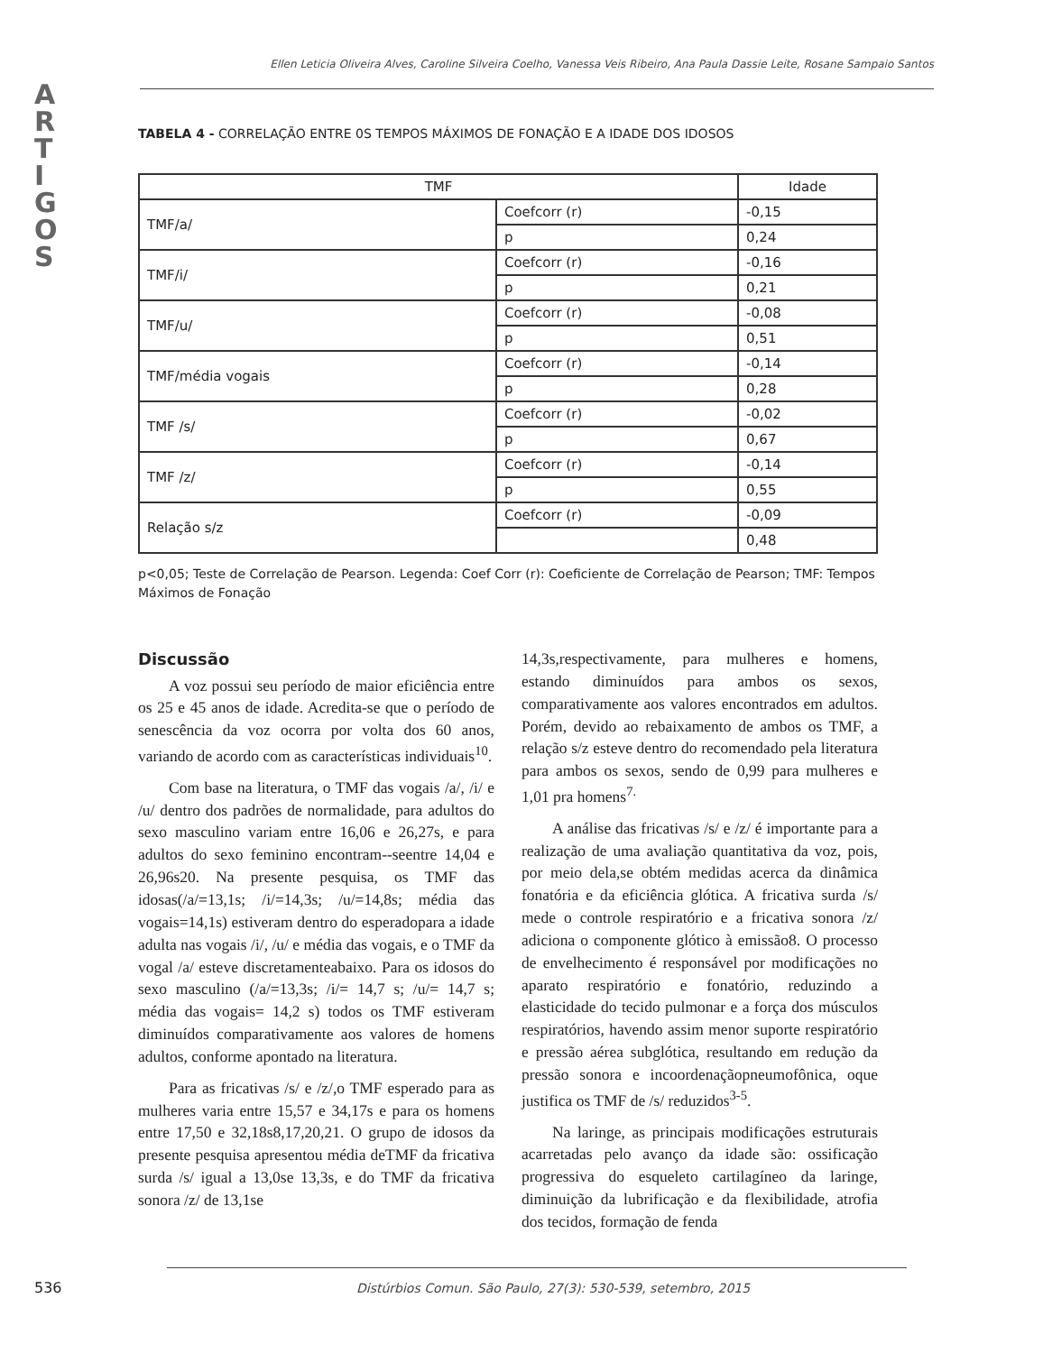A
R
T
I
G
O
S
Ellen Leticia Oliveira Alves, Caroline Silveira Coelho, Vanessa Veis Ribeiro, Ana Paula Dassie Leite, Rosane Sampaio Santos
TABELA 4 - CORRELAÇÃO ENTRE 0S TEMPOS MÁXIMOS DE FONAÇÃO E A IDADE DOS IDOSOS
| TMF | | Idade |
| --- | --- | --- |
| TMF/a/ | Coefcorr (r) | -0,15 |
| | p | 0,24 |
| TMF/i/ | Coefcorr (r) | -0,16 |
| | p | 0,21 |
| TMF/u/ | Coefcorr (r) | -0,08 |
| | p | 0,51 |
| TMF/média vogais | Coefcorr (r) | -0,14 |
| | p | 0,28 |
| TMF /s/ | Coefcorr (r) | -0,02 |
| | p | 0,67 |
| TMF /z/ | Coefcorr (r) | -0,14 |
| | p | 0,55 |
| Relação s/z | Coefcorr (r) | -0,09 |
| | | 0,48 |
p<0,05; Teste de Correlação de Pearson. Legenda: Coef Corr (r): Coeficiente de Correlação de Pearson; TMF: Tempos Máximos de Fonação
Discussão
A voz possui seu período de maior eficiência entre os 25 e 45 anos de idade. Acredita-se que o período de senescência da voz ocorra por volta dos 60 anos, variando de acordo com as características individuais<sup>10</sup>.
Com base na literatura, o TMF das vogais /a/, /i/ e /u/ dentro dos padrões de normalidade, para adultos do sexo masculino variam entre 16,06 e 26,27s, e para adultos do sexo feminino encontram--seentre 14,04 e 26,96s20. Na presente pesquisa, os TMF das idosas(/a/=13,1s; /i/=14,3s; /u/=14,8s; média das vogais=14,1s) estiveram dentro do esperadopara a idade adulta nas vogais /i/, /u/ e média das vogais, e o TMF da vogal /a/ esteve discretamenteabaixo. Para os idosos do sexo masculino (/a/=13,3s; /i/= 14,7 s; /u/= 14,7 s; média das vogais= 14,2 s) todos os TMF estiveram diminuídos comparativamente aos valores de homens adultos, conforme apontado na literatura.
Para as fricativas /s/ e /z/,o TMF esperado para as mulheres varia entre 15,57 e 34,17s e para os homens entre 17,50 e 32,18s8,17,20,21. O grupo de idosos da presente pesquisa apresentou média deTMF da fricativa surda /s/ igual a 13,0se 13,3s, e do TMF da fricativa sonora /z/ de 13,1se
14,3s,respectivamente, para mulheres e homens, estando diminuídos para ambos os sexos, comparativamente aos valores encontrados em adultos. Porém, devido ao rebaixamento de ambos os TMF, a relação s/z esteve dentro do recomendado pela literatura para ambos os sexos, sendo de 0,99 para mulheres e 1,01 pra homens<sup>7.</sup>
A análise das fricativas /s/ e /z/ é importante para a realização de uma avaliação quantitativa da voz, pois, por meio dela,se obtém medidas acerca da dinâmica fonatória e da eficiência glótica. A fricativa surda /s/ mede o controle respiratório e a fricativa sonora /z/ adiciona o componente glótico à emissão8. O processo de envelhecimento é responsável por modificações no aparato respiratório e fonatório, reduzindo a elasticidade do tecido pulmonar e a força dos músculos respiratórios, havendo assim menor suporte respiratório e pressão aérea subglótica, resultando em redução da pressão sonora e incoordenaçãopneumofônica, oque justifica os TMF de /s/ reduzidos<sup>3-5</sup>.
Na laringe, as principais modificações estruturais acarretadas pelo avanço da idade são: ossificação progressiva do esqueleto cartilagíneo da laringe, diminuição da lubrificação e da flexibilidade, atrofia dos tecidos, formação de fenda
536 Distúrbios Comun. São Paulo, 27(3): 530-539, setembro, 2015